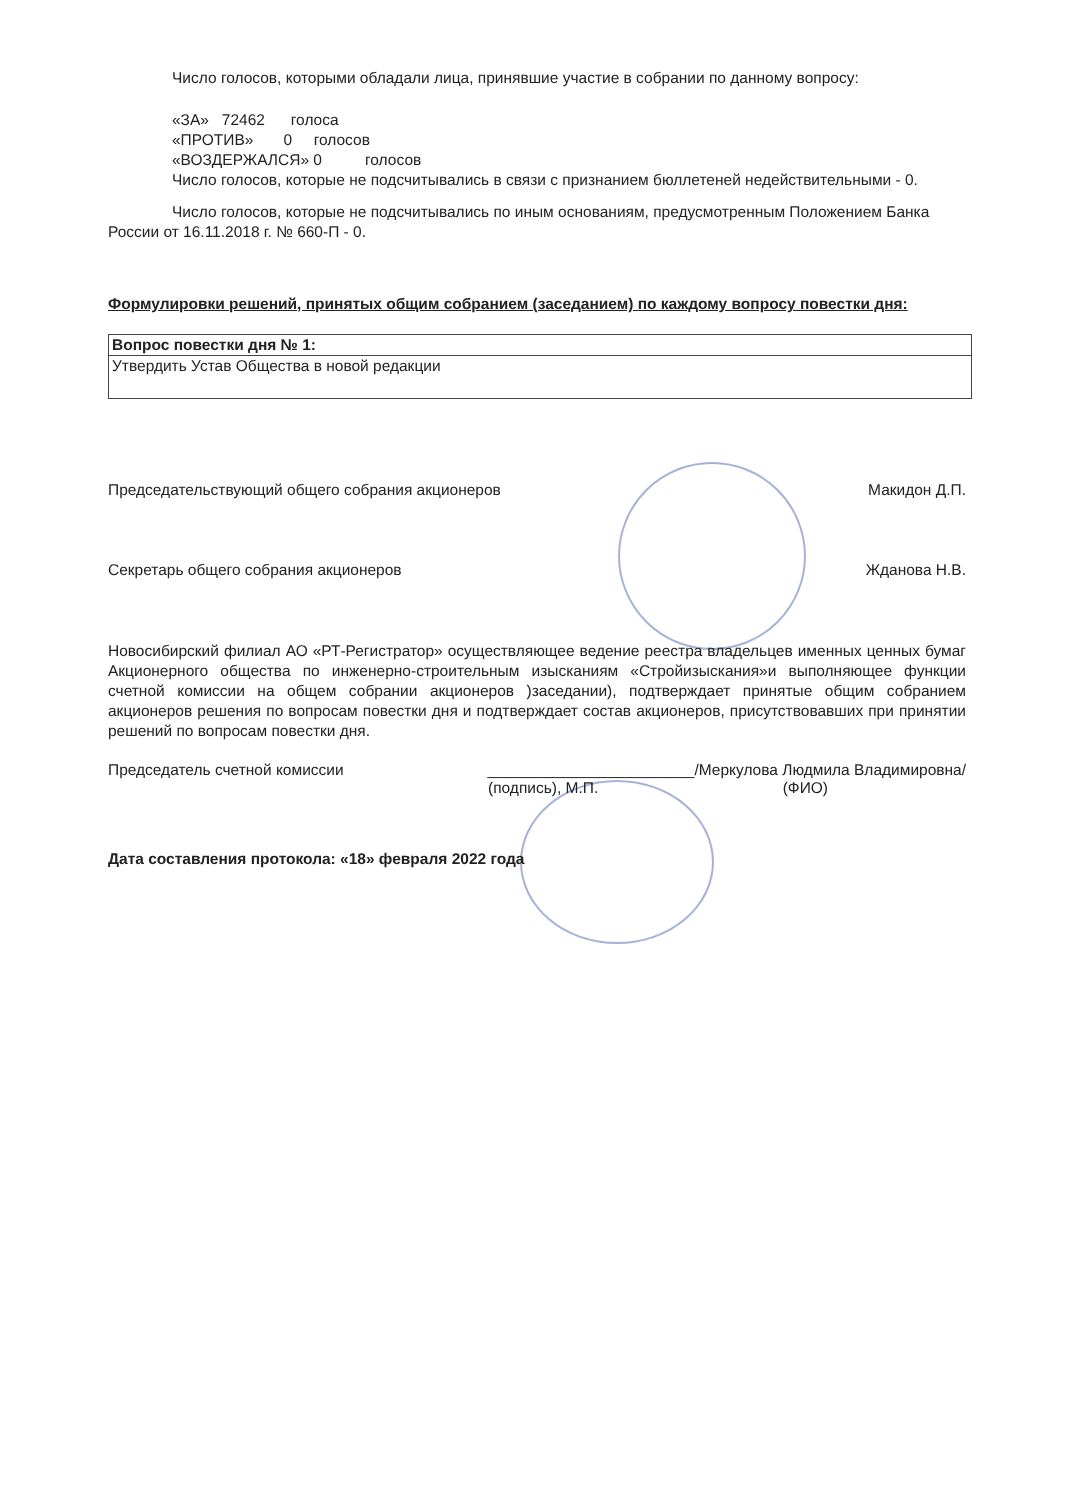Число голосов, которыми обладали лица, принявшие участие в собрании по данному вопросу:
«ЗА» 72462 голоса
«ПРОТИВ» 0 голосов
«ВОЗДЕРЖАЛСЯ» 0 голосов
Число голосов, которые не подсчитывались в связи с признанием бюллетеней недействительными - 0.
Число голосов, которые не подсчитывались по иным основаниям, предусмотренным Положением Банка России от 16.11.2018 г. № 660-П - 0.
Формулировки решений, принятых общим собранием (заседанием) по каждому вопросу повестки дня:
| Вопрос повестки дня № 1: |
| Утвердить Устав Общества в новой редакции |
Председательствующий общего собрания акционеров Макидон Д.П.
Секретарь общего собрания акционеров Жданова Н.В.
Новосибирский филиал АО «РТ-Регистратор» осуществляющее ведение реестра владельцев именных ценных бумаг Акционерного общества по инженерно-строительным изысканиям «Стройизыскания»и выполняющее функции счетной комиссии на общем собрании акционеров )заседании), подтверждает принятые общим собранием акционеров решения по вопросам повестки дня и подтверждает состав акционеров, присутствовавших при принятии решений по вопросам повестки дня.
Председатель счетной комиссии ________________________/Меркулова Людмила Владимировна/
(подпись), М.П. (ФИО)
Дата составления протокола: «18» февраля 2022 года